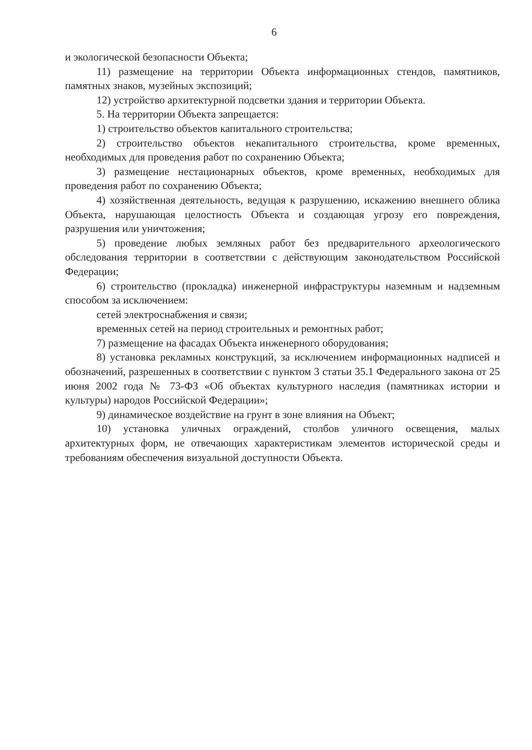6
и экологической безопасности Объекта;
11) размещение на территории Объекта информационных стендов, памятников, памятных знаков, музейных экспозиций;
12) устройство архитектурной подсветки здания и территории Объекта.
5. На территории Объекта запрещается:
1) строительство объектов капитального строительства;
2) строительство объектов некапитального строительства, кроме временных, необходимых для проведения работ по сохранению Объекта;
3) размещение нестационарных объектов, кроме временных, необходимых для проведения работ по сохранению Объекта;
4) хозяйственная деятельность, ведущая к разрушению, искажению внешнего облика Объекта, нарушающая целостность Объекта и создающая угрозу его повреждения, разрушения или уничтожения;
5) проведение любых земляных работ без предварительного археологического обследования территории в соответствии с действующим законодательством Российской Федерации;
6) строительство (прокладка) инженерной инфраструктуры наземным и надземным способом за исключением:
сетей электроснабжения и связи;
временных сетей на период строительных и ремонтных работ;
7) размещение на фасадах Объекта инженерного оборудования;
8) установка рекламных конструкций, за исключением информационных надписей и обозначений, разрешенных в соответствии с пунктом 3 статьи 35.1 Федерального закона от 25 июня 2002 года № 73-ФЗ «Об объектах культурного наследия (памятниках истории и культуры) народов Российской Федерации»;
9) динамическое воздействие на грунт в зоне влияния на Объект;
10) установка уличных ограждений, столбов уличного освещения, малых архитектурных форм, не отвечающих характеристикам элементов исторической среды и требованиям обеспечения визуальной доступности Объекта.